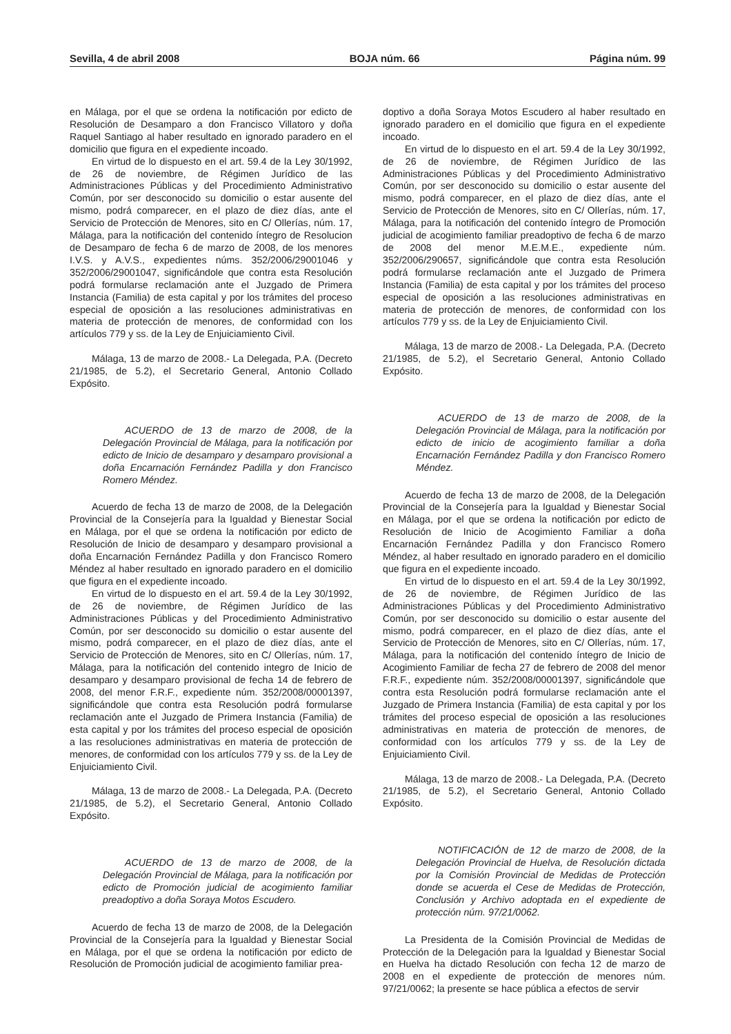Sevilla, 4 de abril 2008 BOJA núm. 66 Página núm. 99
en Málaga, por el que se ordena la notificación por edicto de Resolución de Desamparo a don Francisco Villatoro y doña Raquel Santiago al haber resultado en ignorado paradero en el domicilio que figura en el expediente incoado.
En virtud de lo dispuesto en el art. 59.4 de la Ley 30/1992, de 26 de noviembre, de Régimen Jurídico de las Administraciones Públicas y del Procedimiento Administrativo Común, por ser desconocido su domicilio o estar ausente del mismo, podrá comparecer, en el plazo de diez días, ante el Servicio de Protección de Menores, sito en C/ Ollerías, núm. 17, Málaga, para la notificación del contenido íntegro de Resolucion de Desamparo de fecha 6 de marzo de 2008, de los menores I.V.S. y A.V.S., expedientes núms. 352/2006/29001046 y 352/2006/29001047, significándole que contra esta Resolución podrá formularse reclamación ante el Juzgado de Primera Instancia (Familia) de esta capital y por los trámites del proceso especial de oposición a las resoluciones administrativas en materia de protección de menores, de conformidad con los artículos 779 y ss. de la Ley de Enjuiciamiento Civil.
Málaga, 13 de marzo de 2008.- La Delegada, P.A. (Decreto 21/1985, de 5.2), el Secretario General, Antonio Collado Expósito.
ACUERDO de 13 de marzo de 2008, de la Delegación Provincial de Málaga, para la notificación por edicto de Inicio de desamparo y desamparo provisional a doña Encarnación Fernández Padilla y don Francisco Romero Méndez.
Acuerdo de fecha 13 de marzo de 2008, de la Delegación Provincial de la Consejería para la Igualdad y Bienestar Social en Málaga, por el que se ordena la notificación por edicto de Resolución de Inicio de desamparo y desamparo provisional a doña Encarnación Fernández Padilla y don Francisco Romero Méndez al haber resultado en ignorado paradero en el domicilio que figura en el expediente incoado.
En virtud de lo dispuesto en el art. 59.4 de la Ley 30/1992, de 26 de noviembre, de Régimen Jurídico de las Administraciones Públicas y del Procedimiento Administrativo Común, por ser desconocido su domicilio o estar ausente del mismo, podrá comparecer, en el plazo de diez días, ante el Servicio de Protección de Menores, sito en C/ Ollerías, núm. 17, Málaga, para la notificación del contenido integro de Inicio de desamparo y desamparo provisional de fecha 14 de febrero de 2008, del menor F.R.F., expediente núm. 352/2008/00001397, significándole que contra esta Resolución podrá formularse reclamación ante el Juzgado de Primera Instancia (Familia) de esta capital y por los trámites del proceso especial de oposición a las resoluciones administrativas en materia de protección de menores, de conformidad con los artículos 779 y ss. de la Ley de Enjuiciamiento Civil.
Málaga, 13 de marzo de 2008.- La Delegada, P.A. (Decreto 21/1985, de 5.2), el Secretario General, Antonio Collado Expósito.
ACUERDO de 13 de marzo de 2008, de la Delegación Provincial de Málaga, para la notificación por edicto de Promoción judicial de acogimiento familiar preadoptivo a doña Soraya Motos Escudero.
Acuerdo de fecha 13 de marzo de 2008, de la Delegación Provincial de la Consejería para la Igualdad y Bienestar Social en Málaga, por el que se ordena la notificación por edicto de Resolución de Promoción judicial de acogimiento familiar prea-
doptivo a doña Soraya Motos Escudero al haber resultado en ignorado paradero en el domicilio que figura en el expediente incoado.
En virtud de lo dispuesto en el art. 59.4 de la Ley 30/1992, de 26 de noviembre, de Régimen Jurídico de las Administraciones Públicas y del Procedimiento Administrativo Común, por ser desconocido su domicilio o estar ausente del mismo, podrá comparecer, en el plazo de diez días, ante el Servicio de Protección de Menores, sito en C/ Ollerías, núm. 17, Málaga, para la notificación del contenido íntegro de Promoción judicial de acogimiento familiar preadoptivo de fecha 6 de marzo de 2008 del menor M.E.M.E., expediente núm. 352/2006/290657, significándole que contra esta Resolución podrá formularse reclamación ante el Juzgado de Primera Instancia (Familia) de esta capital y por los trámites del proceso especial de oposición a las resoluciones administrativas en materia de protección de menores, de conformidad con los artículos 779 y ss. de la Ley de Enjuiciamiento Civil.
Málaga, 13 de marzo de 2008.- La Delegada, P.A. (Decreto 21/1985, de 5.2), el Secretario General, Antonio Collado Expósito.
ACUERDO de 13 de marzo de 2008, de la Delegación Provincial de Málaga, para la notificación por edicto de inicio de acogimiento familiar a doña Encarnación Fernández Padilla y don Francisco Romero Méndez.
Acuerdo de fecha 13 de marzo de 2008, de la Delegación Provincial de la Consejería para la Igualdad y Bienestar Social en Málaga, por el que se ordena la notificación por edicto de Resolución de Inicio de Acogimiento Familiar a doña Encarnación Fernández Padilla y don Francisco Romero Méndez, al haber resultado en ignorado paradero en el domicilio que figura en el expediente incoado.
En virtud de lo dispuesto en el art. 59.4 de la Ley 30/1992, de 26 de noviembre, de Régimen Jurídico de las Administraciones Públicas y del Procedimiento Administrativo Común, por ser desconocido su domicilio o estar ausente del mismo, podrá comparecer, en el plazo de diez días, ante el Servicio de Protección de Menores, sito en C/ Ollerías, núm. 17, Málaga, para la notificación del contenido íntegro de Inicio de Acogimiento Familiar de fecha 27 de febrero de 2008 del menor F.R.F., expediente núm. 352/2008/00001397, significándole que contra esta Resolución podrá formularse reclamación ante el Juzgado de Primera Instancia (Familia) de esta capital y por los trámites del proceso especial de oposición a las resoluciones administrativas en materia de protección de menores, de conformidad con los artículos 779 y ss. de la Ley de Enjuiciamiento Civil.
Málaga, 13 de marzo de 2008.- La Delegada, P.A. (Decreto 21/1985, de 5.2), el Secretario General, Antonio Collado Expósito.
NOTIFICACIÓN de 12 de marzo de 2008, de la Delegación Provincial de Huelva, de Resolución dictada por la Comisión Provincial de Medidas de Protección donde se acuerda el Cese de Medidas de Protección, Conclusión y Archivo adoptada en el expediente de protección núm. 97/21/0062.
La Presidenta de la Comisión Provincial de Medidas de Protección de la Delegación para la Igualdad y Bienestar Social en Huelva ha dictado Resolución con fecha 12 de marzo de 2008 en el expediente de protección de menores núm. 97/21/0062; la presente se hace pública a efectos de servir